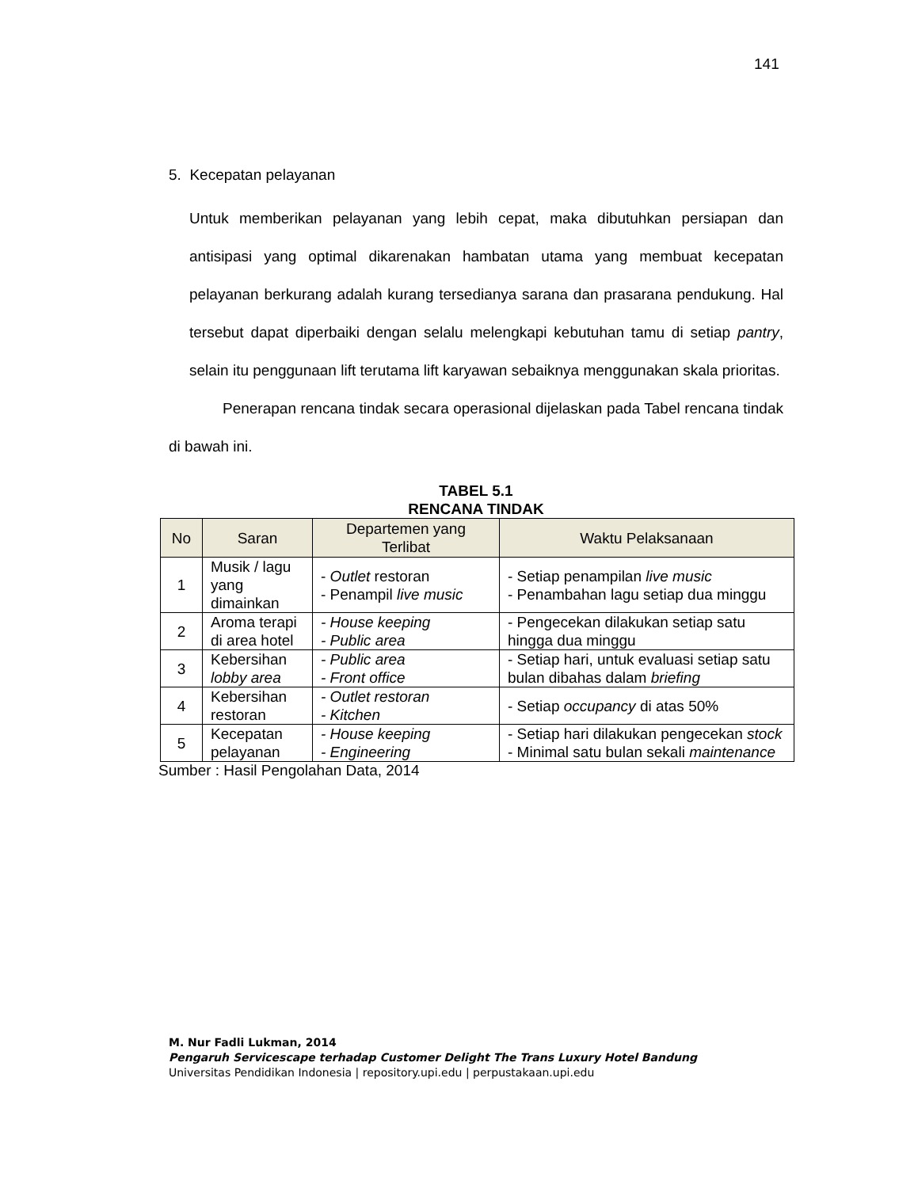141
5. Kecepatan pelayanan
Untuk memberikan pelayanan yang lebih cepat, maka dibutuhkan persiapan dan antisipasi yang optimal dikarenakan hambatan utama yang membuat kecepatan pelayanan berkurang adalah kurang tersedianya sarana dan prasarana pendukung. Hal tersebut dapat diperbaiki dengan selalu melengkapi kebutuhan tamu di setiap pantry, selain itu penggunaan lift terutama lift karyawan sebaiknya menggunakan skala prioritas.
Penerapan rencana tindak secara operasional dijelaskan pada Tabel rencana tindak di bawah ini.
TABEL 5.1
RENCANA TINDAK
| No | Saran | Departemen yang Terlibat | Waktu Pelaksanaan |
| --- | --- | --- | --- |
| 1 | Musik / lagu yang dimainkan | - Outlet restoran - Penampil live music | - Setiap penampilan live music - Penambahan lagu setiap dua minggu |
| 2 | Aroma terapi di area hotel | - House keeping - Public area | - Pengecekan dilakukan setiap satu hingga dua minggu |
| 3 | Kebersihan lobby area | - Public area - Front office | - Setiap hari, untuk evaluasi setiap satu bulan dibahas dalam briefing |
| 4 | Kebersihan restoran | - Outlet restoran - Kitchen | - Setiap occupancy di atas 50% |
| 5 | Kecepatan pelayanan | - House keeping - Engineering | - Setiap hari dilakukan pengecekan stock - Minimal satu bulan sekali maintenance |
Sumber : Hasil Pengolahan Data, 2014
M. Nur Fadli Lukman, 2014
Pengaruh Servicescape terhadap Customer Delight The Trans Luxury Hotel Bandung
Universitas Pendidikan Indonesia | repository.upi.edu | perpustakaan.upi.edu